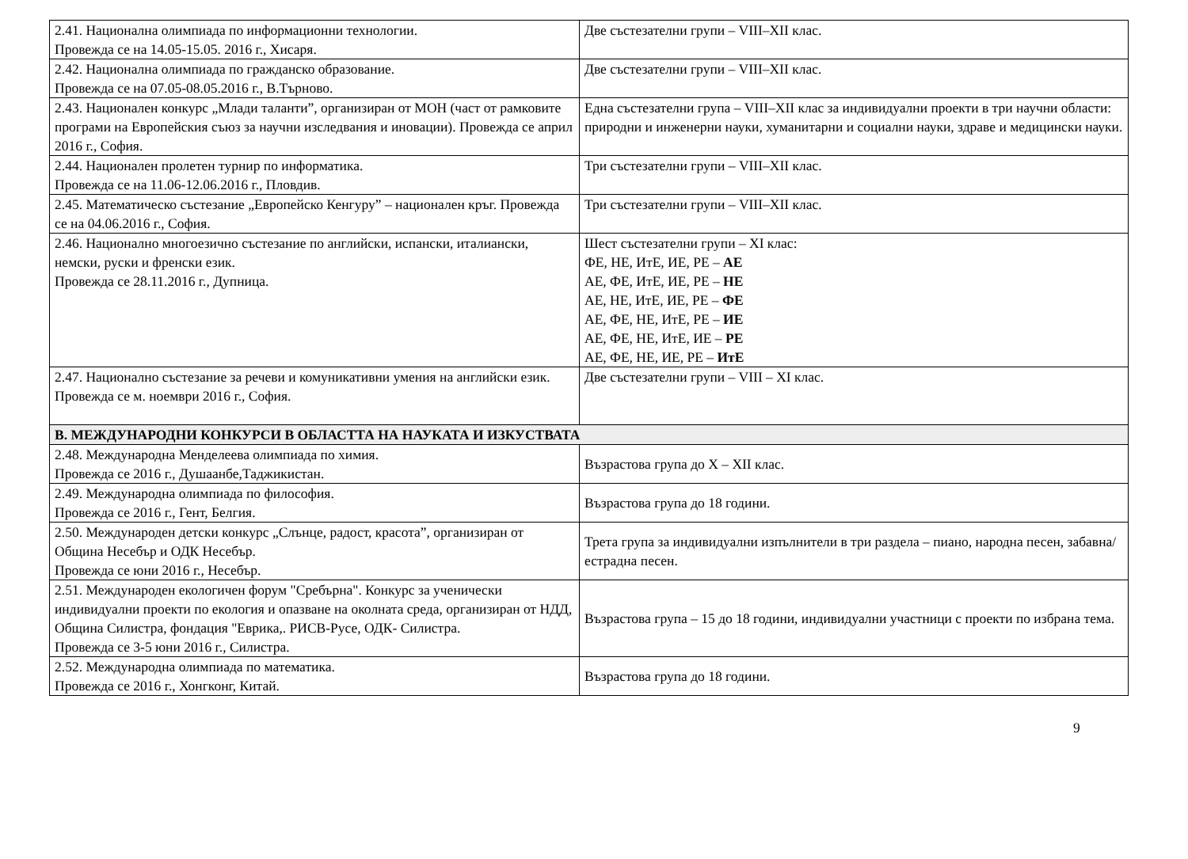| 2.41. Национална олимпиада по информационни технологии. Провежда се на 14.05-15.05. 2016 г., Хисаря. | Две състезателни групи – VIII–XII клас. |
| 2.42. Национална олимпиада по гражданско образование. Провежда се на 07.05-08.05.2016 г., В.Търново. | Две състезателни групи – VIII–XII клас. |
| 2.43. Национален конкурс „Млади таланти”, организиран от МОН (част от рамковите програми на Европейския съюз за научни изследвания и иновации). Провежда се април 2016 г., София. | Една състезателни група – VIII–XII клас за индивидуални проекти в три научни области: природни и инженерни науки, хуманитарни и социални науки, здраве и медицински науки. |
| 2.44. Национален пролетен турнир по информатика. Провежда се на 11.06-12.06.2016 г., Пловдив. | Три състезателни групи – VIII–XII клас. |
| 2.45. Математическо състезание „Европейско Кенгуру” – национален кръг. Провежда се на 04.06.2016 г., София. | Три състезателни групи – VIII–XII клас. |
| 2.46. Национално многоезично състезание по английски, испански, италиански, немски, руски и френски език. Провежда се 28.11.2016 г., Дупница. | Шест състезателни групи – XI клас: ФЕ, НЕ, ИтЕ, ИЕ, РЕ – АЕ АЕ, ФЕ, ИтЕ, ИЕ, РЕ – НЕ АЕ, НЕ, ИтЕ, ИЕ, РЕ – ФЕ АЕ, ФЕ, НЕ, ИтЕ, РЕ – ИЕ АЕ, ФЕ, НЕ, ИтЕ, ИЕ – РЕ АЕ, ФЕ, НЕ, ИЕ, РЕ – ИтЕ |
| 2.47. Национално състезание за речеви и комуникативни умения на английски език. Провежда се м. ноември 2016 г., София. | Две състезателни групи – VIII – XI клас. |
| В. МЕЖДУНАРОДНИ КОНКУРСИ В ОБЛАСТТА НА НАУКАТА И ИЗКУСТВАТА | |
| 2.48. Международна Менделеева олимпиада по химия. Провежда се 2016 г., Душаанбе,Таджикистан. | Възрастова група до X – XII клас. |
| 2.49. Международна олимпиада по философия. Провежда се 2016 г., Гент, Белгия. | Възрастова група до 18 години. |
| 2.50. Международен детски конкурс „Слънце, радост, красота”, организиран от Община Несебър и ОДК Несебър. Провежда се юни 2016 г., Несебър. | Трета група за индивидуални изпълнители в три раздела – пиано, народна песен, забавна/естрадна песен. |
| 2.51. Международен екологичен форум "Сребърна". Конкурс за ученически индивидуални проекти по екология и опазване на околната среда, организиран от НДД, Община Силистра, фондация "Еврика,. РИСВ-Русе, ОДК- Силистра. Провежда се 3-5 юни 2016 г., Силистра. | Възрастова група – 15 до 18 години, индивидуални участници с проекти по избрана тема. |
| 2.52. Международна олимпиада по математика. Провежда се 2016 г., Хонгконг, Китай. | Възрастова група до 18 години. |
9